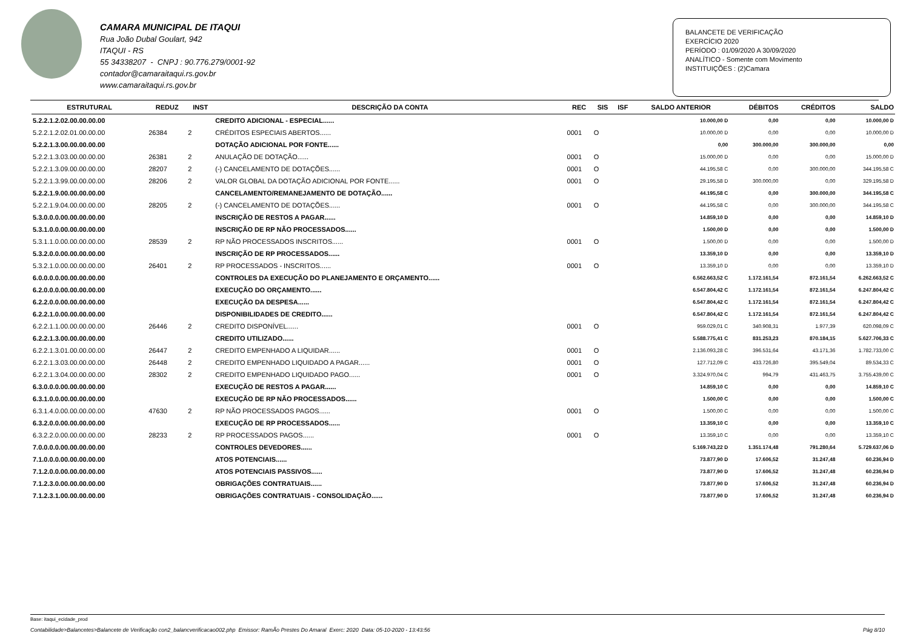CAMARA MUNICIPAL DE ITAQUI
Rua João Dubal Goulart, 942
ITAQUI - RS
55 34338207 - CNPJ : 90.776.279/0001-92
contador@camaraitaqui.rs.gov.br
www.camaraitaqui.rs.gov.br
BALANCETE DE VERIFICAÇÃO
EXERCÍCIO 2020
PERÍODO : 01/09/2020 A 30/09/2020
ANALÍTICO - Somente com Movimento
INSTITUIÇÕES : (2)Camara
| ESTRUTURAL | REDUZ | INST | DESCRIÇÃO DA CONTA | REC | SIS | ISF | SALDO ANTERIOR | DÉBITOS | CRÉDITOS | SALDO |
| --- | --- | --- | --- | --- | --- | --- | --- | --- | --- | --- |
| 5.2.2.1.2.02.00.00.00.00 | | | CREDITO ADICIONAL - ESPECIAL...... | | | | 10.000,00 D | 0,00 | 0,00 | 10.000,00 D |
| 5.2.2.1.2.02.01.00.00.00 | 26384 | 2 | CRÉDITOS ESPECIAIS ABERTOS...... | 0001 | O | | 10.000,00 D | 0,00 | 0,00 | 10.000,00 D |
| 5.2.2.1.3.00.00.00.00.00 | | | DOTAÇÃO ADICIONAL POR FONTE...... | | | | 0,00 | 300.000,00 | 300.000,00 | 0,00 |
| 5.2.2.1.3.03.00.00.00.00 | 26381 | 2 | ANULAÇÃO DE DOTAÇÃO...... | 0001 | O | | 15.000,00 D | 0,00 | 0,00 | 15.000,00 D |
| 5.2.2.1.3.09.00.00.00.00 | 28207 | 2 | (-) CANCELAMENTO DE DOTAÇÕES...... | 0001 | O | | 44.195,58 C | 0,00 | 300.000,00 | 344.195,58 C |
| 5.2.2.1.3.99.00.00.00.00 | 28206 | 2 | VALOR GLOBAL DA DOTAÇÃO ADICIONAL POR FONTE...... | 0001 | O | | 29.195,58 D | 300.000,00 | 0,00 | 329.195,58 D |
| 5.2.2.1.9.00.00.00.00.00 | | | CANCELAMENTO/REMANEJAMENTO DE DOTAÇÃO...... | | | | 44.195,58 C | 0,00 | 300.000,00 | 344.195,58 C |
| 5.2.2.1.9.04.00.00.00.00 | 28205 | 2 | (-) CANCELAMENTO DE DOTAÇÕES...... | 0001 | O | | 44.195,58 C | 0,00 | 300.000,00 | 344.195,58 C |
| 5.3.0.0.0.00.00.00.00.00 | | | INSCRIÇÃO DE RESTOS A PAGAR...... | | | | 14.859,10 D | 0,00 | 0,00 | 14.859,10 D |
| 5.3.1.0.0.00.00.00.00.00 | | | INSCRIÇÃO DE RP NÃO PROCESSADOS...... | | | | 1.500,00 D | 0,00 | 0,00 | 1.500,00 D |
| 5.3.1.1.0.00.00.00.00.00 | 28539 | 2 | RP NÃO PROCESSADOS INSCRITOS...... | 0001 | O | | 1.500,00 D | 0,00 | 0,00 | 1.500,00 D |
| 5.3.2.0.0.00.00.00.00.00 | | | INSCRIÇÃO DE RP PROCESSADOS...... | | | | 13.359,10 D | 0,00 | 0,00 | 13.359,10 D |
| 5.3.2.1.0.00.00.00.00.00 | 26401 | 2 | RP PROCESSADOS - INSCRITOS...... | 0001 | O | | 13.359,10 D | 0,00 | 0,00 | 13.359,10 D |
| 6.0.0.0.0.00.00.00.00.00 | | | CONTROLES DA EXECUÇÃO DO PLANEJAMENTO E ORÇAMENTO...... | | | | 6.562.663,52 C | 1.172.161,54 | 872.161,54 | 6.262.663,52 C |
| 6.2.0.0.0.00.00.00.00.00 | | | EXECUÇÃO DO ORÇAMENTO...... | | | | 6.547.804,42 C | 1.172.161,54 | 872.161,54 | 6.247.804,42 C |
| 6.2.2.0.0.00.00.00.00.00 | | | EXECUÇÃO DA DESPESA...... | | | | 6.547.804,42 C | 1.172.161,54 | 872.161,54 | 6.247.804,42 C |
| 6.2.2.1.0.00.00.00.00.00 | | | DISPONIBILIDADES DE CREDITO...... | | | | 6.547.804,42 C | 1.172.161,54 | 872.161,54 | 6.247.804,42 C |
| 6.2.2.1.1.00.00.00.00.00 | 26446 | 2 | CREDITO DISPONÍVEL...... | 0001 | O | | 959.029,01 C | 340.908,31 | 1.977,39 | 620.098,09 C |
| 6.2.2.1.3.00.00.00.00.00 | | | CREDITO UTILIZADO...... | | | | 5.588.775,41 C | 831.253,23 | 870.184,15 | 5.627.706,33 C |
| 6.2.2.1.3.01.00.00.00.00 | 26447 | 2 | CREDITO EMPENHADO A LIQUIDAR...... | 0001 | O | | 2.136.093,28 C | 396.531,64 | 43.171,36 | 1.782.733,00 C |
| 6.2.2.1.3.03.00.00.00.00 | 26448 | 2 | CREDITO EMPENHADO LIQUIDADO A PAGAR...... | 0001 | O | | 127.712,09 C | 433.726,80 | 395.549,04 | 89.534,33 C |
| 6.2.2.1.3.04.00.00.00.00 | 28302 | 2 | CREDITO EMPENHADO LIQUIDADO PAGO...... | 0001 | O | | 3.324.970,04 C | 994,79 | 431.463,75 | 3.755.439,00 C |
| 6.3.0.0.0.00.00.00.00.00 | | | EXECUÇÃO DE RESTOS A PAGAR...... | | | | 14.859,10 C | 0,00 | 0,00 | 14.859,10 C |
| 6.3.1.0.0.00.00.00.00.00 | | | EXECUÇÃO DE RP NÃO PROCESSADOS...... | | | | 1.500,00 C | 0,00 | 0,00 | 1.500,00 C |
| 6.3.1.4.0.00.00.00.00.00 | 47630 | 2 | RP NÃO PROCESSADOS PAGOS...... | 0001 | O | | 1.500,00 C | 0,00 | 0,00 | 1.500,00 C |
| 6.3.2.0.0.00.00.00.00.00 | | | EXECUÇÃO DE RP PROCESSADOS...... | | | | 13.359,10 C | 0,00 | 0,00 | 13.359,10 C |
| 6.3.2.2.0.00.00.00.00.00 | 28233 | 2 | RP PROCESSADOS PAGOS...... | 0001 | O | | 13.359,10 C | 0,00 | 0,00 | 13.359,10 C |
| 7.0.0.0.0.00.00.00.00.00 | | | CONTROLES DEVEDORES...... | | | | 5.169.743,22 D | 1.351.174,48 | 791.280,64 | 5.729.637,06 D |
| 7.1.0.0.0.00.00.00.00.00 | | | ATOS POTENCIAIS...... | | | | 73.877,90 D | 17.606,52 | 31.247,48 | 60.236,94 D |
| 7.1.2.0.0.00.00.00.00.00 | | | ATOS POTENCIAIS PASSIVOS...... | | | | 73.877,90 D | 17.606,52 | 31.247,48 | 60.236,94 D |
| 7.1.2.3.0.00.00.00.00.00 | | | OBRIGAÇÕES CONTRATUAIS...... | | | | 73.877,90 D | 17.606,52 | 31.247,48 | 60.236,94 D |
| 7.1.2.3.1.00.00.00.00.00 | | | OBRIGAÇÕES CONTRATUAIS - CONSOLIDAÇÃO...... | | | | 73.877,90 D | 17.606,52 | 31.247,48 | 60.236,94 D |
Base: itaqui_ecidade_prod
Contabilidade>Balancetes>Balancete de Verificação con2_balancverificacao002.php Emissor: RamÃo Prestes Do Amaral Exerc: 2020 Data: 05-10-2020 - 13:43:56 Pág 8/10